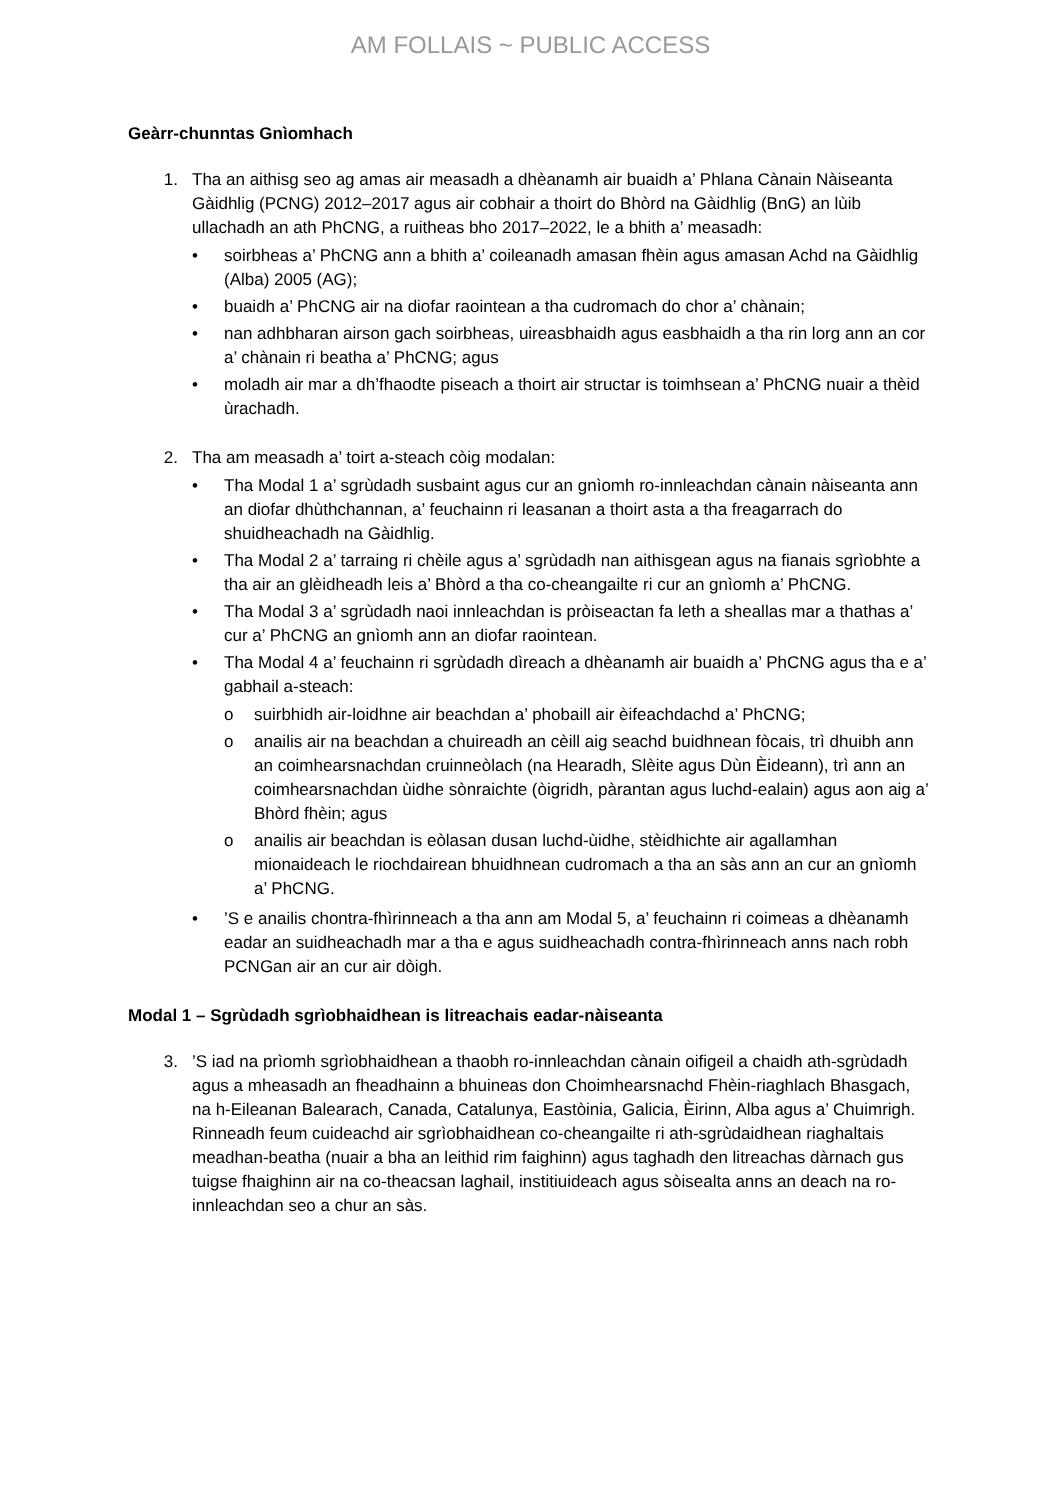AM FOLLAIS ~ PUBLIC ACCESS
Geàrr-chunntas Gnìomhach
1. Tha an aithisg seo ag amas air measadh a dhèanamh air buaidh a’ Phlana Cànain Nàiseanta Gàidhlig (PCNG) 2012–2017 agus air cobhair a thoirt do Bhòrd na Gàidhlig (BnG) an lùib ullachadh an ath PhCNG, a ruitheas bho 2017–2022, le a bhith a’ measadh:
• soirbheas a’ PhCNG ann a bhith a’ coileanadh amasan fhèin agus amasan Achd na Gàidhlig (Alba) 2005 (AG);
• buaidh a’ PhCNG air na diofar raointean a tha cudromach do chor a’ chànain;
• nan adhbharan airson gach soirbheas, uireasbhaidh agus easbhaidh a tha rin lorg ann an cor a’ chànain ri beatha a’ PhCNG; agus
• moladh air mar a dh’fhaodte piseach a thoirt air structar is toimhsean a’ PhCNG nuair a thèid ùrachadh.
2. Tha am measadh a’ toirt a-steach còig modalan:
• Tha Modal 1 a’ sgrùdadh susbaint agus cur an gnìomh ro-innleachdan cànain nàiseanta ann an diofar dhùthchannan, a’ feuchainn ri leasanan a thoirt asta a tha freagarrach do shuidheachadh na Gàidhlig.
• Tha Modal 2 a’ tarraing ri chèile agus a’ sgrùdadh nan aithisgean agus na fianais sgrìobhte a tha air an glèidheadh leis a’ Bhòrd a tha co-cheangailte ri cur an gnìomh a’ PhCNG.
• Tha Modal 3 a’ sgrùdadh naoi innleachdan is pròiseactan fa leth a sheallas mar a thathas a’ cur a’ PhCNG an gnìomh ann an diofar raointean.
• Tha Modal 4 a’ feuchainn ri sgrùdadh dìreach a dhèanamh air buaidh a’ PhCNG agus tha e a’ gabhail a-steach:
o suirbhidh air-loidhne air beachdan a’ phobaill air èifeachdachd a’ PhCNG;
o anailis air na beachdan a chuireadh an cèill aig seachd buidhnean fòcais, trì dhuibh ann an coimhearsnachdan cruinneòlach (na Hearadh, Slèite agus Dùn Èideann), trì ann an coimhearsnachdan ùidhe sònraichte (òigridh, pàrantan agus luchd-ealain) agus aon aig a’ Bhòrd fhèin; agus
o anailis air beachdan is eòlasan dusan luchd-ùidhe, stèidhichte air agallamhan mionaideach le riochdairean bhuidhnean cudromach a tha an sàs ann an cur an gnìomh a’ PhCNG.
•’S e anailis chontra-fhìrinneach a tha ann am Modal 5, a’ feuchainn ri coimeas a dhèanamh eadar an suidheachadh mar a tha e agus suidheachadh contra-fhìrinneach anns nach robh PCNGan air an cur air dòigh.
Modal 1 – Sgrùdadh sgrìobhaidhean is litreachais eadar-nàiseanta
3. ’S iad na prìomh sgrìobhaidhean a thaobh ro-innleachdan cànain oifigeil a chaidh ath-sgrùdadh agus a mheasadh an fheadhainn a bhuineas don Choimhearsnachd Fhèin-riaghlach Bhasgach, na h-Eileanan Balearach, Canada, Catalunya, Eastòinia, Galicia, Èirinn, Alba agus a’ Chuimrigh. Rinneadh feum cuideachd air sgrìobhaidhean co-cheangailte ri ath-sgrùdaidhean riaghaltais meadhan-beatha (nuair a bha an leithid rim faighinn) agus taghadh den litreachas dàrnach gus tuigse fhaighinn air na co-theacsan laghail, institiuideach agus sòisealta anns an deach na ro-innleachdan seo a chur an sàs.